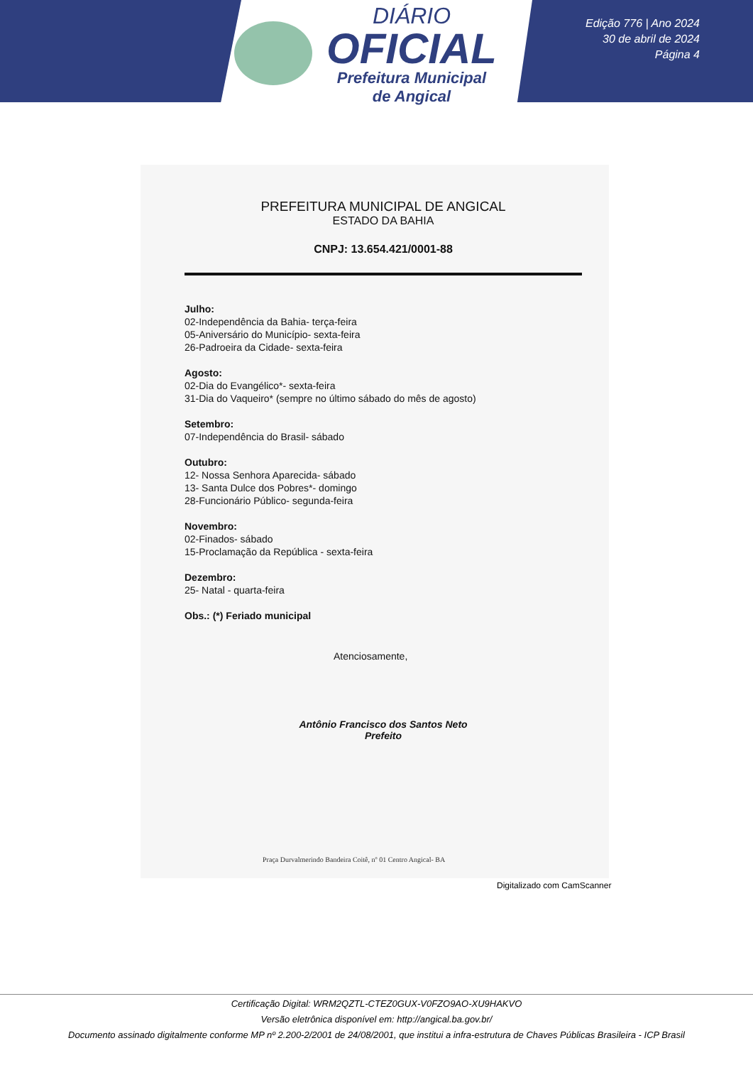DIÁRIO
OFICIAL
Prefeitura Municipal
de Angical
Edição 776 | Ano 2024
30 de abril de 2024
Página 4
PREFEITURA MUNICIPAL DE ANGICAL
ESTADO DA BAHIA
CNPJ: 13.654.421/0001-88
Julho:
02-Independência da Bahia- terça-feira
05-Aniversário do Município- sexta-feira
26-Padroeira da Cidade- sexta-feira
Agosto:
02-Dia do Evangélico*- sexta-feira
31-Dia do Vaqueiro* (sempre no último sábado do mês de agosto)
Setembro:
07-Independência do Brasil- sábado
Outubro:
12- Nossa Senhora Aparecida- sábado
13- Santa Dulce dos Pobres*- domingo
28-Funcionário Público- segunda-feira
Novembro:
02-Finados- sábado
15-Proclamação da República - sexta-feira
Dezembro:
25- Natal - quarta-feira
Obs.: (*) Feriado municipal
Atenciosamente,
Antônio Francisco dos Santos Neto
Prefeito
Praça Durvalmerindo Bandeira Coitê, nº 01 Centro Angical- BA
Digitalizado com CamScanner
Certificação Digital: WRM2QZTL-CTEZ0GUX-V0FZO9AO-XU9HAKVO
Versão eletrônica disponível em: http://angical.ba.gov.br/
Documento assinado digitalmente conforme MP nº 2.200-2/2001 de 24/08/2001, que institui a infra-estrutura de Chaves Públicas Brasileira - ICP Brasil